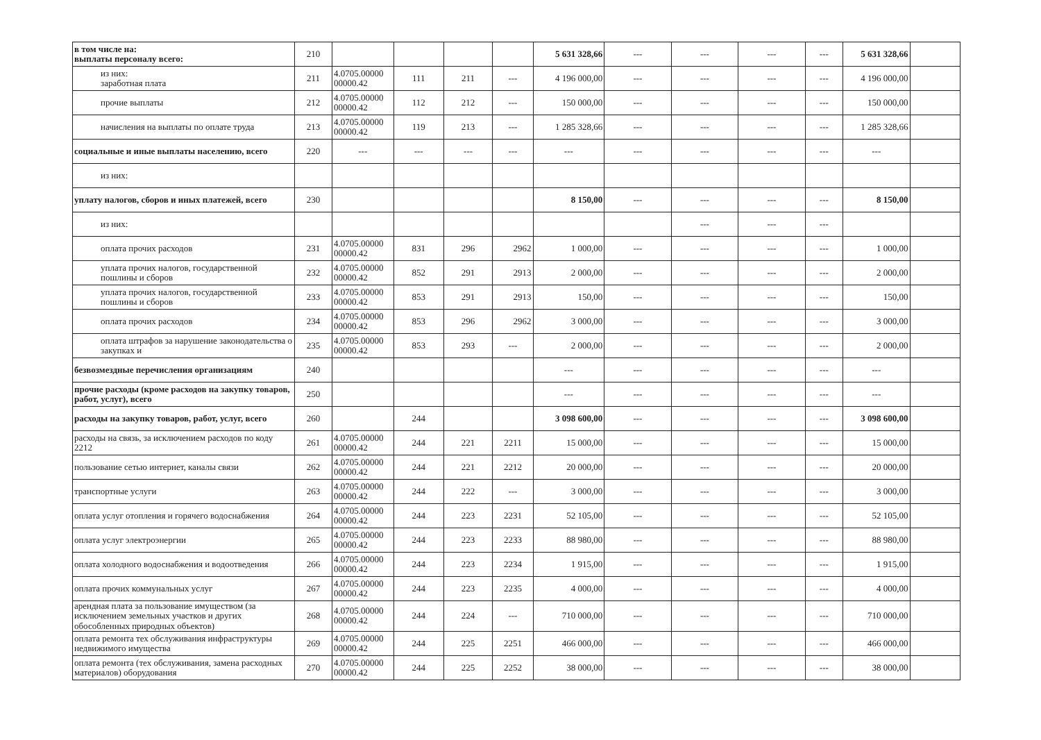| в том числе на: выплаты персоналу всего: | 210 | | | | | 5 631 328,66 | --- | --- | --- | --- | 5 631 328,66 | |
| из них: заработная плата | 211 | 4.0705.00000 00000.42 | 111 | 211 | --- | 4 196 000,00 | --- | --- | --- | --- | 4 196 000,00 | |
| прочие выплаты | 212 | 4.0705.00000 00000.42 | 112 | 212 | --- | 150 000,00 | --- | --- | --- | --- | 150 000,00 | |
| начисления на выплаты по оплате труда | 213 | 4.0705.00000 00000.42 | 119 | 213 | --- | 1 285 328,66 | --- | --- | --- | --- | 1 285 328,66 | |
| социальные и иные выплаты населению, всего | 220 | --- | --- | --- | --- | --- | --- | --- | --- | --- | --- | |
| из них: | | | | | | | | | | | | |
| уплату налогов, сборов и иных платежей, всего | 230 | | | | | 8 150,00 | --- | --- | --- | --- | 8 150,00 | |
| из них: | | | | | | | | --- | --- | --- | | |
| оплата прочих расходов | 231 | 4.0705.00000 00000.42 | 831 | 296 | 2962 | 1 000,00 | --- | --- | --- | --- | 1 000,00 | |
| уплата прочих налогов, государственной пошлины и сборов | 232 | 4.0705.00000 00000.42 | 852 | 291 | 2913 | 2 000,00 | --- | --- | --- | --- | 2 000,00 | |
| уплата прочих налогов, государственной пошлины и сборов | 233 | 4.0705.00000 00000.42 | 853 | 291 | 2913 | 150,00 | --- | --- | --- | --- | 150,00 | |
| оплата прочих расходов | 234 | 4.0705.00000 00000.42 | 853 | 296 | 2962 | 3 000,00 | --- | --- | --- | --- | 3 000,00 | |
| оплата штрафов за нарушение законодательства о закупках и | 235 | 4.0705.00000 00000.42 | 853 | 293 | --- | 2 000,00 | --- | --- | --- | --- | 2 000,00 | |
| безвозмездные перечисления организациям | 240 | | | | | --- | --- | --- | --- | --- | --- | |
| прочие расходы (кроме расходов на закупку товаров, работ, услуг), всего | 250 | | | | | --- | --- | --- | --- | --- | --- | |
| расходы на закупку товаров, работ, услуг, всего | 260 | | 244 | | | 3 098 600,00 | --- | --- | --- | --- | 3 098 600,00 | |
| расходы на связь, за исключением расходов по коду 2212 | 261 | 4.0705.00000 00000.42 | 244 | 221 | 2211 | 15 000,00 | --- | --- | --- | --- | 15 000,00 | |
| пользование сетью интернет, каналы связи | 262 | 4.0705.00000 00000.42 | 244 | 221 | 2212 | 20 000,00 | --- | --- | --- | --- | 20 000,00 | |
| транспортные услуги | 263 | 4.0705.00000 00000.42 | 244 | 222 | --- | 3 000,00 | --- | --- | --- | --- | 3 000,00 | |
| оплата услуг отопления и горячего водоснабжения | 264 | 4.0705.00000 00000.42 | 244 | 223 | 2231 | 52 105,00 | --- | --- | --- | --- | 52 105,00 | |
| оплата услуг электроэнергии | 265 | 4.0705.00000 00000.42 | 244 | 223 | 2233 | 88 980,00 | --- | --- | --- | --- | 88 980,00 | |
| оплата холодного водоснабжения и водоотведения | 266 | 4.0705.00000 00000.42 | 244 | 223 | 2234 | 1 915,00 | --- | --- | --- | --- | 1 915,00 | |
| оплата прочих коммунальных услуг | 267 | 4.0705.00000 00000.42 | 244 | 223 | 2235 | 4 000,00 | --- | --- | --- | --- | 4 000,00 | |
| арендная плата за пользование имуществом (за исключением земельных участков и других обособленных природных объектов) | 268 | 4.0705.00000 00000.42 | 244 | 224 | --- | 710 000,00 | --- | --- | --- | --- | 710 000,00 | |
| оплата ремонта тех обслуживания инфраструктуры недвижимого имущества | 269 | 4.0705.00000 00000.42 | 244 | 225 | 2251 | 466 000,00 | --- | --- | --- | --- | 466 000,00 | |
| оплата ремонта (тех обслуживания, замена расходных материалов) оборудования | 270 | 4.0705.00000 00000.42 | 244 | 225 | 2252 | 38 000,00 | --- | --- | --- | --- | 38 000,00 | |